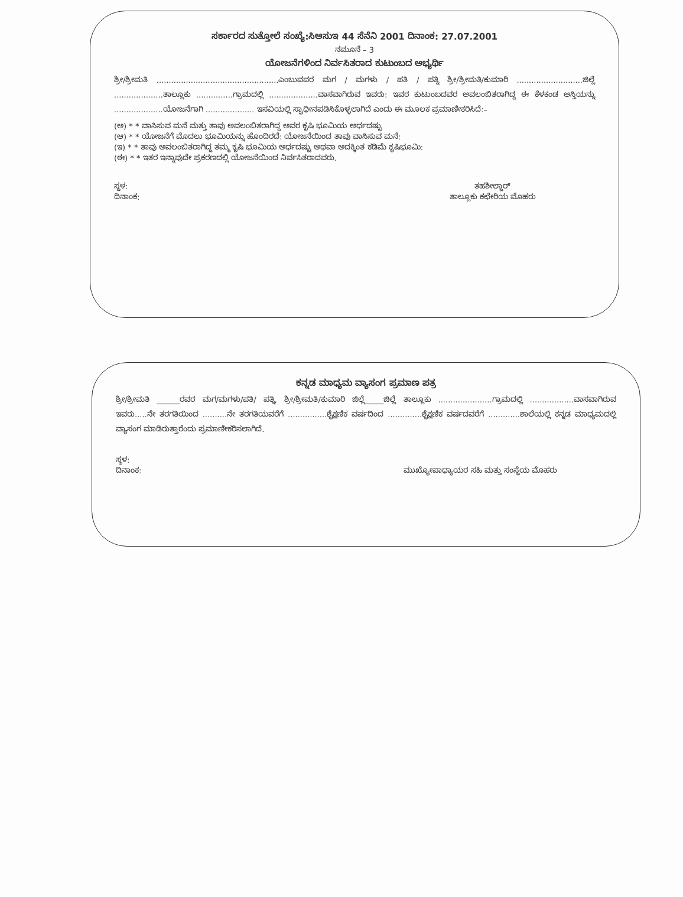ಸರ್ಕಾರದ ಸುತ್ತೋಲೆ ಸಂಖ್ಯೆ:ಸಿಆಸುಇ 44 ಸೆನೆನಿ 2001 ದಿನಾಂಕ: 27.07.2001
ನಮೂನೆ – 3
ಯೋಜನೆಗಳಿಂದ ನಿರ್ವಸಿತರಾದ ಕುಟುಂಬದ ಅಭ್ಯರ್ಥಿ
ಶ್ರೀ/ಶ್ರೀಮತಿ ..................................................ಎಂಬುವವರ ಮಗ / ಮಗಳು / ಪತಿ / ಪತ್ನಿ ಶ್ರೀ/ಶ್ರೀಮತಿ/ಕುಮಾರಿ ...........................ಜಿಲ್ಲೆ ....................ತಾಲ್ಲೂಕು ...............ಗ್ರಾಮದಲ್ಲಿ ....................ವಾಸವಾಗಿರುವ ಇವರು: ಇವರ ಕುಟುಂಬದವರ ಅವಲಂಬಿತರಾಗಿದ್ದ ಈ ಕೆಳಕಂಡ ಆಸ್ತಿಯನ್ನು ....................ಯೋಜನೆಗಾಗಿ .................... ಇಸವಿಯಲ್ಲಿ ಸ್ವಾಧೀನಪಡಿಸಿಕೊಳ್ಳಲಾಗಿದೆ ಎಂದು ಈ ಮೂಲಕ ಪ್ರಮಾಣೀಕರಿಸಿದೆ:–
(ಅ) * * ವಾಸಿಸುವ ಮನೆ ಮತ್ತು ತಾವು ಅವಲಂಬಿತರಾಗಿದ್ದ ಅವರ ಕೃಷಿ ಭೂಮಿಯ ಅರ್ಧದಷ್ಟು
(ಆ) * * ಯೋಜನೆಗೆ ಮೊದಲು ಭೂಮಿಯನ್ನು ಹೊಂದಿರದೆ: ಯೋಜನೆಯಿಂದ ತಾವು ವಾಸಿಸುವ ಮನೆ:
(ಇ) * * ತಾವು ಅವಲಂಬಿತರಾಗಿದ್ದ ತಮ್ಮ ಕೃಷಿ ಭೂಮಿಯ ಅರ್ಧದಷ್ಟು ಅಥವಾ ಅದಕ್ಕಿಂತ ಕಡಿಮೆ ಕೃಷಿಭೂಮಿ:
(ಈ) * * ಇತರ ಇನ್ನಾವುದೇ ಪ್ರಕರಣದಲ್ಲಿ ಯೋಜನೆಯಿಂದ ನಿರ್ವಸಿತರಾದವರು.
ಸ್ಥಳ:
ದಿನಾಂಕ:
ತಹಶೀಲ್ದಾರ್
ತಾಲ್ಲೂಕು ಕಛೇರಿಯ ಮೊಹರು
ಕನ್ನಡ ಮಾಧ್ಯಮ ವ್ಯಾಸಂಗ ಪ್ರಮಾಣ ಪತ್ರ
ಶ್ರೀ/ಶ್ರೀಮತಿ ______ರವರ ಮಗ/ಮಗಳು/ಪತಿ/ ಪತ್ನಿ, ಶ್ರೀ/ಶ್ರೀಮತಿ/ಕುಮಾರಿ ಜಿಲ್ಲೆ_____ಜಿಲ್ಲೆ ತಾಲ್ಲೂಕು ......................ಗ್ರಾಮದಲ್ಲಿ ..................ವಾಸವಾಗಿರುವ ಇವರು.....ನೇ ತರಗತಿಯಿಂದ ..........ನೇ ತರಗತಿಯವರೆಗೆ ................ಶೈಕ್ಷಣಿಕ ವರ್ಷದಿಂದ ..............ಶೈಕ್ಷಣಿಕ ವರ್ಷದವರೆಗೆ .............ಶಾಲೆಯಲ್ಲಿ ಕನ್ನಡ ಮಾಧ್ಯಮದಲ್ಲಿ ವ್ಯಾಸಂಗ ಮಾಡಿರುತ್ತಾರೆಂದು ಪ್ರಮಾಣೀಕರಿಸಲಾಗಿದೆ.
ಸ್ಥಳ:
ದಿನಾಂಕ:
ಮುಖ್ಯೋಪಾಧ್ಯಾಯರ ಸಹಿ ಮತ್ತು ಸಂಸ್ಥೆಯ ಮೊಹರು